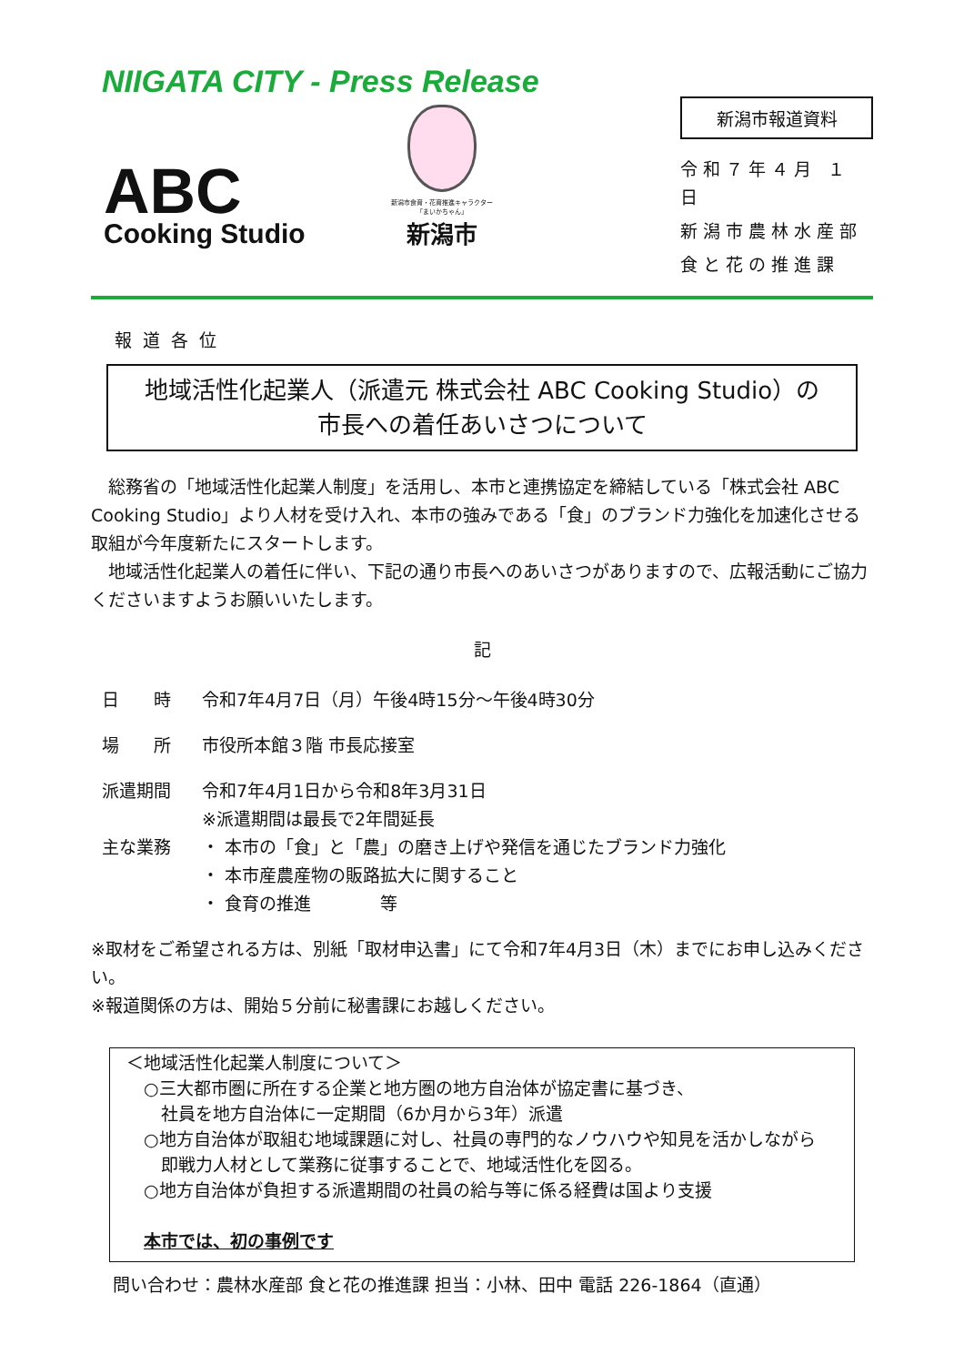NIIGATA CITY - Press Release
ABC
Cooking Studio
新潟市食育・花育推進キャラクター
「まいかちゃん」
新潟市
新潟市報道資料
令和７年４月 １日
新潟市農林水産部
食と花の推進課
報道各位
地域活性化起業人（派遣元 株式会社 ABC Cooking Studio）の
市長への着任あいさつについて
　総務省の「地域活性化起業人制度」を活用し、本市と連携協定を締結している「株式会社 ABC Cooking Studio」より人材を受け入れ、本市の強みである「食」のブランド力強化を加速化させる取組が今年度新たにスタートします。
　地域活性化起業人の着任に伴い、下記の通り市長へのあいさつがありますので、広報活動にご協力くださいますようお願いいたします。
記
日　　時 令和7年4月7日（月）午後4時15分～午後4時30分
場　　所 市役所本館３階 市長応接室
派遣期間 令和7年4月1日から令和8年3月31日
※派遣期間は最長で2年間延長
主な業務 ・ 本市の「食」と「農」の磨き上げや発信を通じたブランド力強化
・ 本市産農産物の販路拡大に関すること
・ 食育の推進　　　　等
※取材をご希望される方は、別紙「取材申込書」にて令和7年4月3日（木）までにお申し込みください。
※報道関係の方は、開始５分前に秘書課にお越しください。
＜地域活性化起業人制度について＞
　○三大都市圏に所在する企業と地方圏の地方自治体が協定書に基づき、
　　社員を地方自治体に一定期間（6か月から3年）派遣
　○地方自治体が取組む地域課題に対し、社員の専門的なノウハウや知見を活かしながら
　　即戦力人材として業務に従事することで、地域活性化を図る。
　○地方自治体が負担する派遣期間の社員の給与等に係る経費は国より支援
　本市では、初の事例です
問い合わせ：農林水産部 食と花の推進課 担当：小林、田中 電話 226-1864（直通）